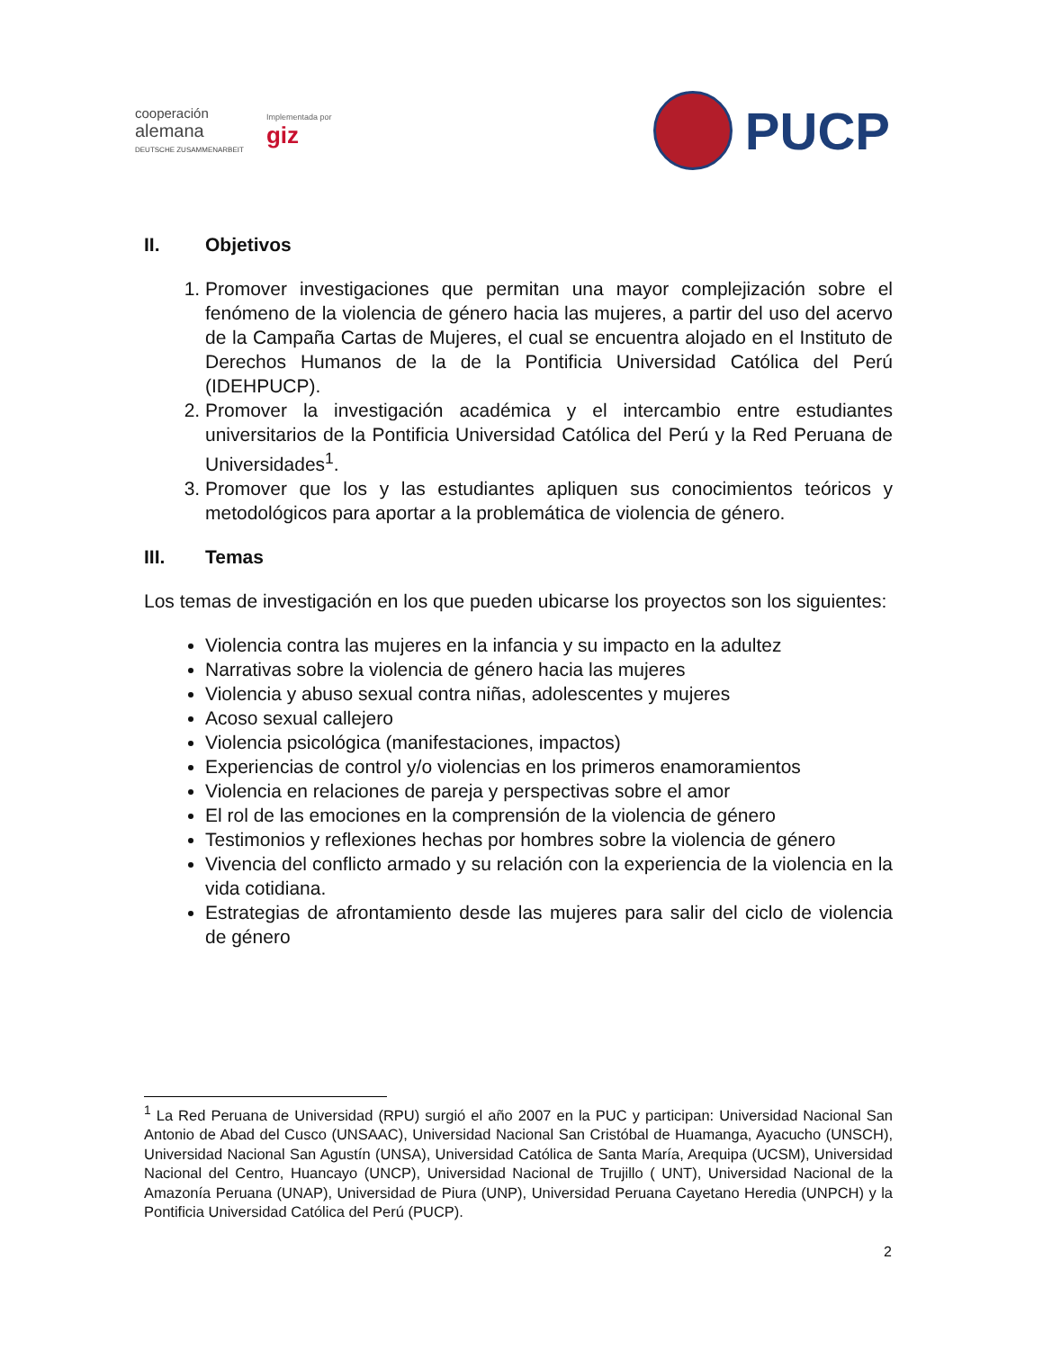cooperación
alemana
DEUTSCHE ZUSAMMENARBEIT
Implementada por
giz
PUCP
II. Objetivos
1. Promover investigaciones que permitan una mayor complejización sobre el fenómeno de la violencia de género hacia las mujeres, a partir del uso del acervo de la Campaña Cartas de Mujeres, el cual se encuentra alojado en el Instituto de Derechos Humanos de la de la Pontificia Universidad Católica del Perú (IDEHPUCP).
2. Promover la investigación académica y el intercambio entre estudiantes universitarios de la Pontificia Universidad Católica del Perú y la Red Peruana de Universidades<sup>1</sup>.
3. Promover que los y las estudiantes apliquen sus conocimientos teóricos y metodológicos para aportar a la problemática de violencia de género.
III. Temas
Los temas de investigación en los que pueden ubicarse los proyectos son los siguientes:
Violencia contra las mujeres en la infancia y su impacto en la adultez
Narrativas sobre la violencia de género hacia las mujeres
Violencia y abuso sexual contra niñas, adolescentes y mujeres
Acoso sexual callejero
Violencia psicológica (manifestaciones, impactos)
Experiencias de control y/o violencias en los primeros enamoramientos
Violencia en relaciones de pareja y perspectivas sobre el amor
El rol de las emociones en la comprensión de la violencia de género
Testimonios y reflexiones hechas por hombres sobre la violencia de género
Vivencia del conflicto armado y su relación con la experiencia de la violencia en la vida cotidiana.
Estrategias de afrontamiento desde las mujeres para salir del ciclo de violencia de género
<sup>1</sup> La Red Peruana de Universidad (RPU) surgió el año 2007 en la PUC y participan: Universidad Nacional San Antonio de Abad del Cusco (UNSAAC), Universidad Nacional San Cristóbal de Huamanga, Ayacucho (UNSCH), Universidad Nacional San Agustín (UNSA), Universidad Católica de Santa María, Arequipa (UCSM), Universidad Nacional del Centro, Huancayo (UNCP), Universidad Nacional de Trujillo ( UNT), Universidad Nacional de la Amazonía Peruana (UNAP), Universidad de Piura (UNP), Universidad Peruana Cayetano Heredia (UNPCH) y la Pontificia Universidad Católica del Perú (PUCP).
2